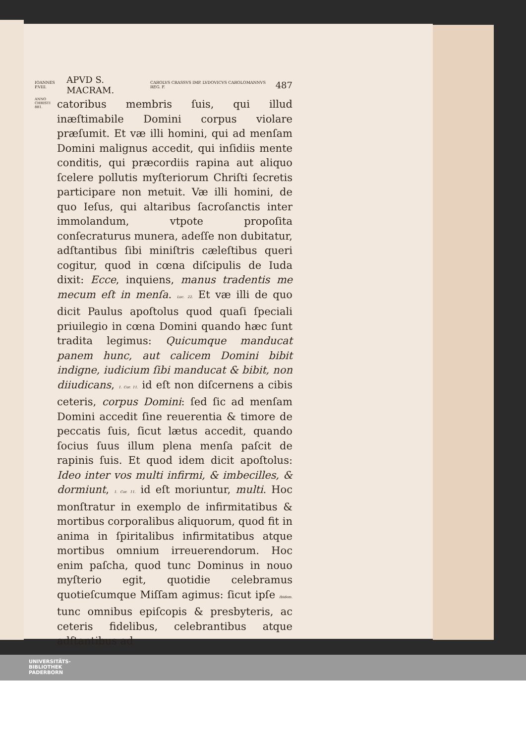IOANNES P.VIII. APVD S. MACRAM. CAROLVS CRASSVS IMP. LVDOVICVS CAROLOMANNVS REG. F. 487
ANNO CHRISTI 881.
catoribus membris ſuis, qui illud inæſtimabile Domini corpus violare præſumit. Et væ illi homini, qui ad menſam Domini malignus accedit, qui inſidiis mente conditis, qui præcordiis rapina aut aliquo ſcelere pollutis myſteriorum Chriſti ſecretis participare non metuit. Væ illi homini, de quo Ieſus, qui altaribus ſacroſanctis inter immolandum, vtpote propoſita conſecraturus munera, adeſſe non dubitatur, adſtantibus ſibi miniſtris cæleſtibus queri cogitur, quod in cœna diſcipulis de Iuda dixit: Ecce, inquiens, manus tradentis me mecum eſt in menſa. Luc. 22. Et væ illi de quo dicit Paulus apoſtolus quod quaſi ſpeciali priuilegio in cœna Domini quando hæc ſunt tradita legimus: Quicumque manducat panem hunc, aut calicem Domini bibit indigne, iudicium ſibi manducat & bibit, non diiudicans, 1. Cor. 11. id eſt non diſcernens a cibis ceteris, corpus Domini: ſed ſic ad menſam Domini accedit ſine reuerentia & timore de peccatis ſuis, ſicut lætus accedit, quando ſocius ſuus illum plena menſa paſcit de rapinis ſuis. Et quod idem dicit apoſtolus: Ideo inter vos multi infirmi, & imbecilles, & dormiunt, 1. Cor. 11. id eſt moriuntur, multi. Hoc monſtratur in exemplo de infirmitatibus & mortibus corporalibus aliquorum, quod fit in anima in ſpiritalibus infirmitatibus atque mortibus omnium irreuerendorum. Hoc enim paſcha, quod tunc Dominus in nouo myſterio egit, quotidie celebramus quotieſcumque Miſſam agimus: ſicut ipſe Ibidem. tunc omnibus epiſcopis & presbyteris, ac ceteris fidelibus, celebrantibus atque adſtantibus ad
UNIVERSITÄTS-
BIBLIOTHEK
PADERBORN